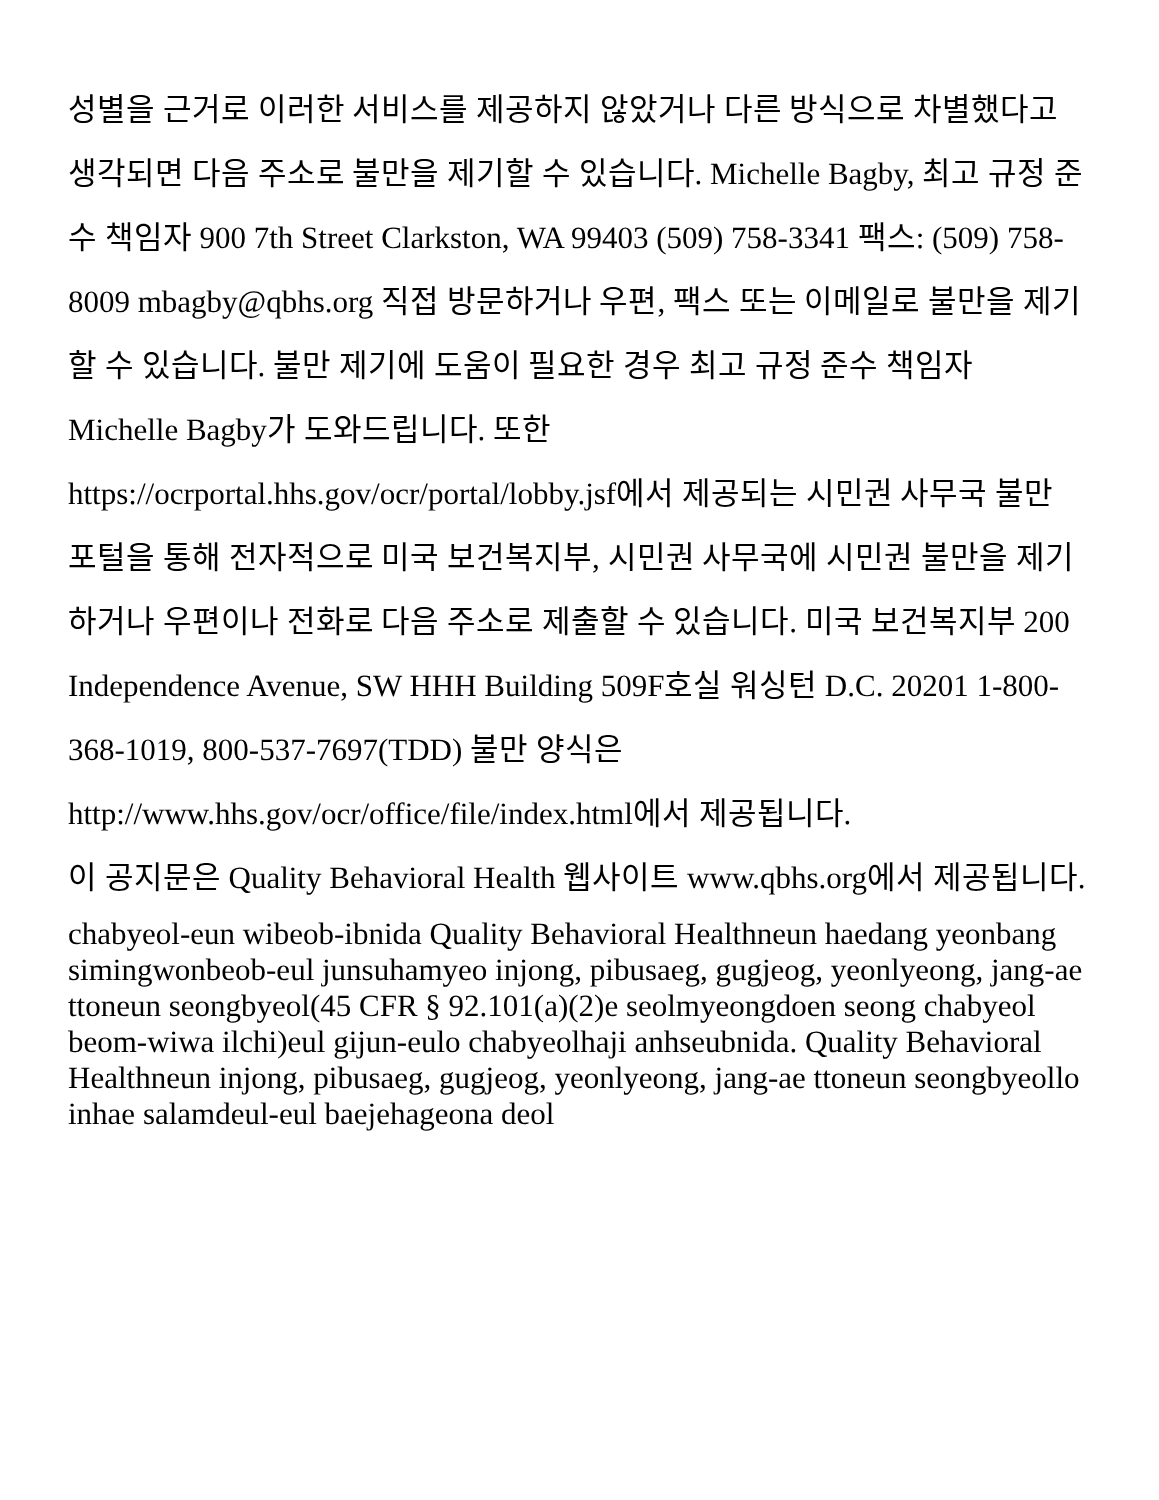성별을 근거로 이러한 서비스를 제공하지 않았거나 다른 방식으로 차별했다고 생각되면 다음 주소로 불만을 제기할 수 있습니다. Michelle Bagby, 최고 규정 준수 책임자 900 7th Street Clarkston, WA 99403 (509) 758-3341 팩스: (509) 758-8009 mbagby@qbhs.org 직접 방문하거나 우편, 팩스 또는 이메일로 불만을 제기할 수 있습니다. 불만 제기에 도움이 필요한 경우 최고 규정 준수 책임자 Michelle Bagby가 도와드립니다. 또한 https://ocrportal.hhs.gov/ocr/portal/lobby.jsf에서 제공되는 시민권 사무국 불만 포털을 통해 전자적으로 미국 보건복지부, 시민권 사무국에 시민권 불만을 제기하거나 우편이나 전화로 다음 주소로 제출할 수 있습니다. 미국 보건복지부 200 Independence Avenue, SW HHH Building 509F호실 워싱턴 D.C. 20201 1-800-368-1019, 800-537-7697(TDD) 불만 양식은 http://www.hhs.gov/ocr/office/file/index.html에서 제공됩니다.
이 공지문은 Quality Behavioral Health 웹사이트 www.qbhs.org에서 제공됩니다.
chabyeol-eun wibeob-ibnida Quality Behavioral Healthneun haedang yeonbang simingwonbeob-eul junsuhamyeo injong, pibusaeg, gugjeog, yeonlyeong, jang-ae ttoneun seongbyeol(45 CFR § 92.101(a)(2)e seolmyeongdoen seong chabyeol beom-wiwa ilchi)eul gijun-eulo chabyeolhaji anhseubnida. Quality Behavioral Healthneun injong, pibusaeg, gugjeog, yeonlyeong, jang-ae ttoneun seongbyeollo inhae salamdeul-eul baejehageona deol